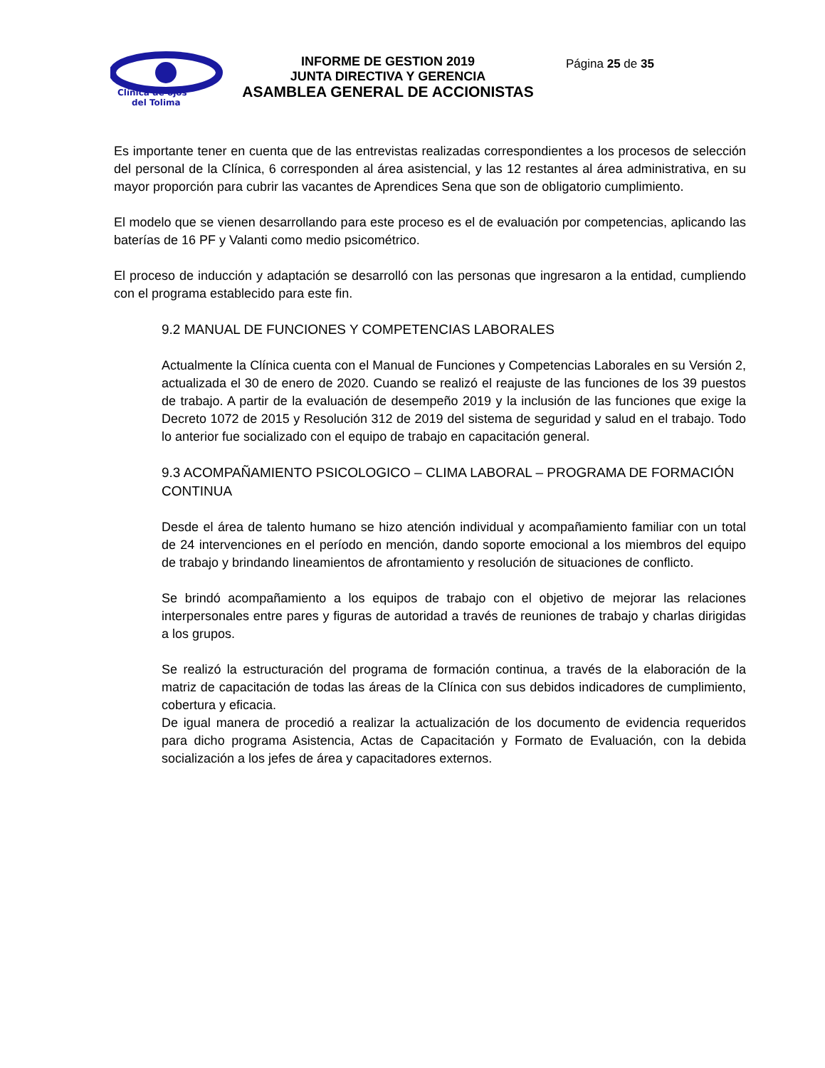Clínica de ojos
del Tolima
INFORME DE GESTION 2019
JUNTA DIRECTIVA Y GERENCIA
ASAMBLEA GENERAL DE ACCIONISTAS
Página 25 de 35
Es importante tener en cuenta que de las entrevistas realizadas correspondientes a los procesos de selección del personal de la Clínica, 6 corresponden al área asistencial, y las 12 restantes al área administrativa, en su mayor proporción para cubrir las vacantes de Aprendices Sena que son de obligatorio cumplimiento.
El modelo que se vienen desarrollando para este proceso es el de evaluación por competencias, aplicando las baterías de 16 PF y Valanti como medio psicométrico.
El proceso de inducción y adaptación se desarrolló con las personas que ingresaron a la entidad, cumpliendo con el programa establecido para este fin.
9.2 MANUAL DE FUNCIONES Y COMPETENCIAS LABORALES
Actualmente la Clínica cuenta con el Manual de Funciones y Competencias Laborales en su Versión 2, actualizada el 30 de enero de 2020. Cuando se realizó el reajuste de las funciones de los 39 puestos de trabajo. A partir de la evaluación de desempeño 2019 y la inclusión de las funciones que exige la Decreto 1072 de 2015 y Resolución 312 de 2019 del sistema de seguridad y salud en el trabajo. Todo lo anterior fue socializado con el equipo de trabajo en capacitación general.
9.3 ACOMPAÑAMIENTO PSICOLOGICO – CLIMA LABORAL – PROGRAMA DE FORMACIÓN CONTINUA
Desde el área de talento humano se hizo atención individual y acompañamiento familiar con un total de 24 intervenciones en el período en mención, dando soporte emocional a los miembros del equipo de trabajo y brindando lineamientos de afrontamiento y resolución de situaciones de conflicto.
Se brindó acompañamiento a los equipos de trabajo con el objetivo de mejorar las relaciones interpersonales entre pares y figuras de autoridad a través de reuniones de trabajo y charlas dirigidas a los grupos.
Se realizó la estructuración del programa de formación continua, a través de la elaboración de la matriz de capacitación de todas las áreas de la Clínica con sus debidos indicadores de cumplimiento, cobertura y eficacia.
De igual manera de procedió a realizar la actualización de los documento de evidencia requeridos para dicho programa Asistencia, Actas de Capacitación y Formato de Evaluación, con la debida socialización a los jefes de área y capacitadores externos.